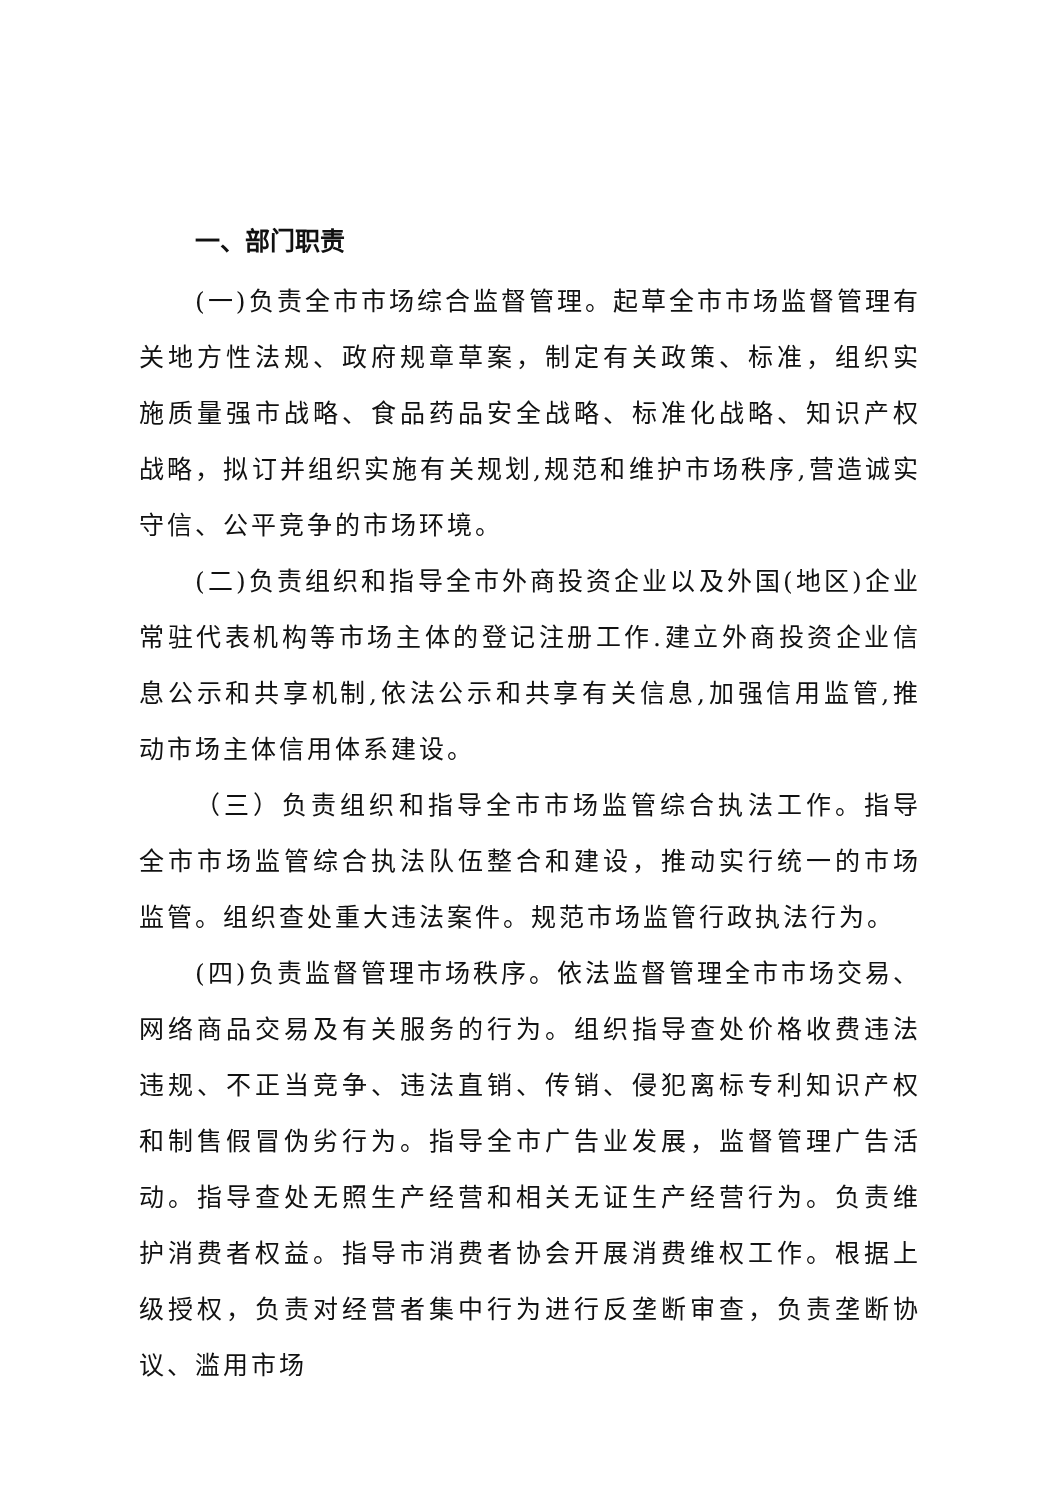一、部门职责
(一)负责全市市场综合监督管理。起草全市市场监督管理有关地方性法规、政府规章草案，制定有关政策、标准，组织实施质量强市战略、食品药品安全战略、标准化战略、知识产权战略，拟订并组织实施有关规划,规范和维护市场秩序,营造诚实守信、公平竞争的市场环境。
(二)负责组织和指导全市外商投资企业以及外国(地区)企业常驻代表机构等市场主体的登记注册工作.建立外商投资企业信息公示和共享机制,依法公示和共享有关信息,加强信用监管,推动市场主体信用体系建设。
（三）负责组织和指导全市市场监管综合执法工作。指导全市市场监管综合执法队伍整合和建设，推动实行统一的市场监管。组织查处重大违法案件。规范市场监管行政执法行为。
(四)负责监督管理市场秩序。依法监督管理全市市场交易、网络商品交易及有关服务的行为。组织指导查处价格收费违法违规、不正当竞争、违法直销、传销、侵犯离标专利知识产权和制售假冒伪劣行为。指导全市广告业发展，监督管理广告活动。指导查处无照生产经营和相关无证生产经营行为。负责维护消费者权益。指导市消费者协会开展消费维权工作。根据上级授权，负责对经营者集中行为进行反垄断审查，负责垄断协议、滥用市场